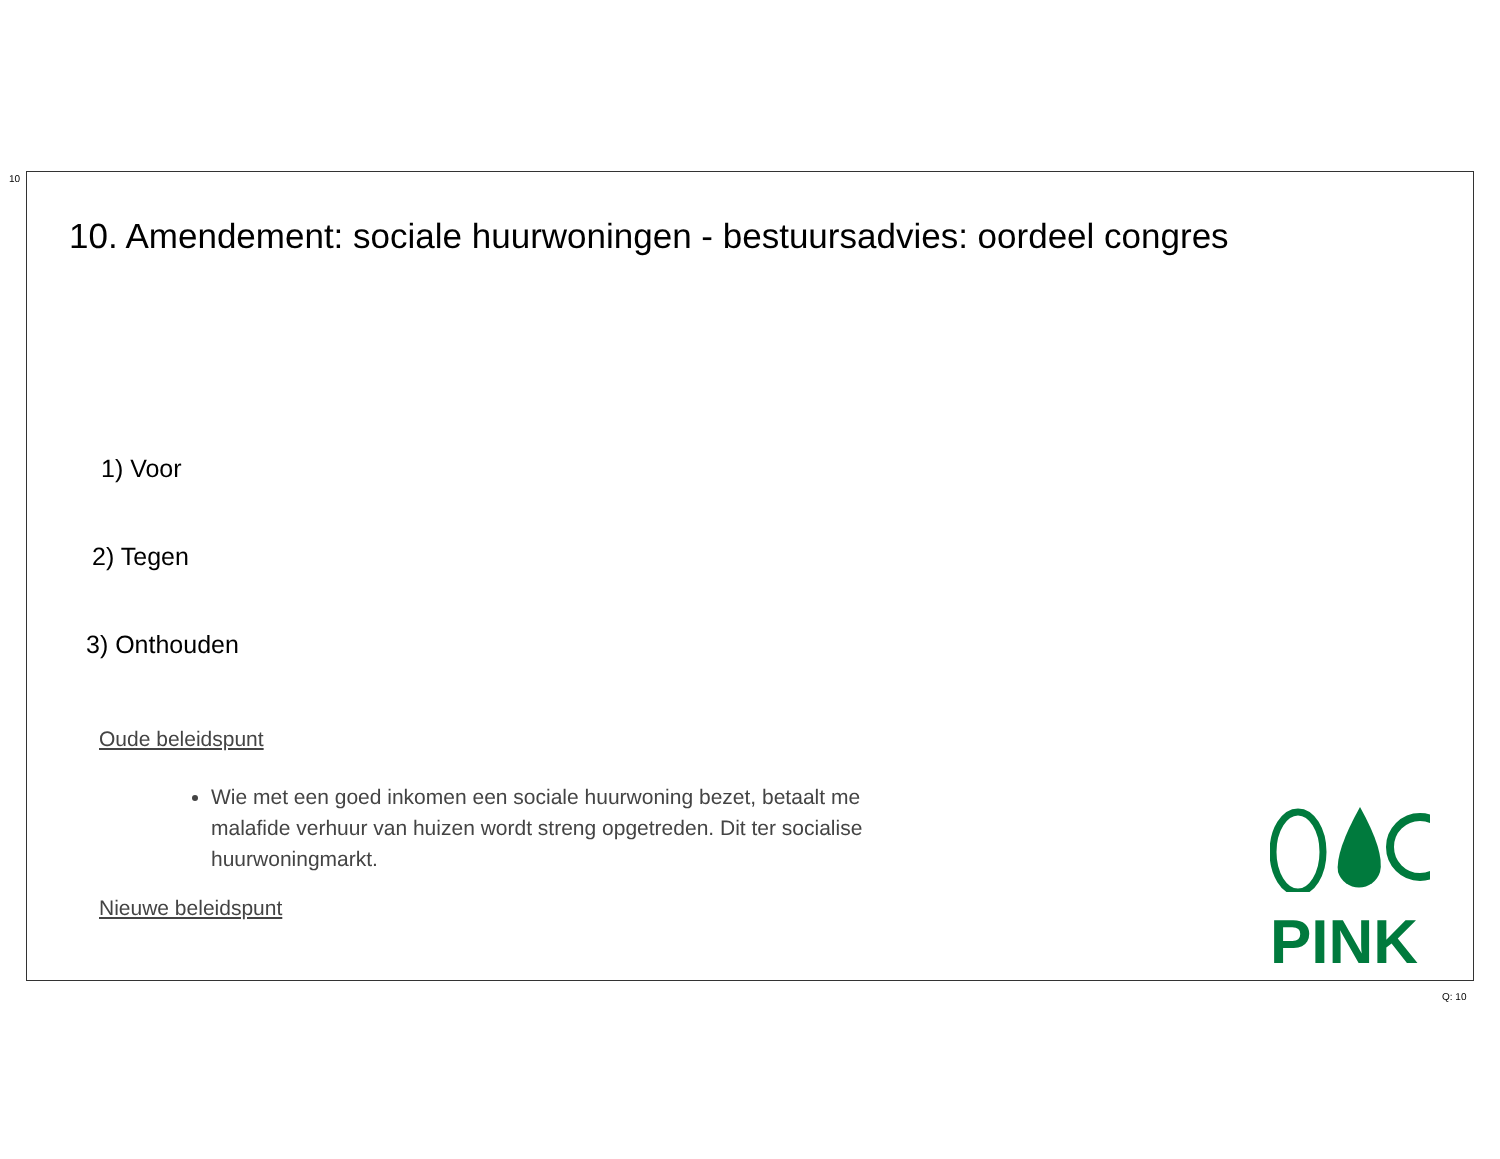10
10. Amendement: sociale huurwoningen - bestuursadvies: oordeel congres
1) Voor
2) Tegen
3) Onthouden
Oude beleidspunt
Wie met een goed inkomen een sociale huurwoning bezet, betaalt me malafide verhuur van huizen wordt streng opgetreden. Dit ter socialise huurwoningmarkt.
Nieuwe beleidspunt
PINK
Q: 10